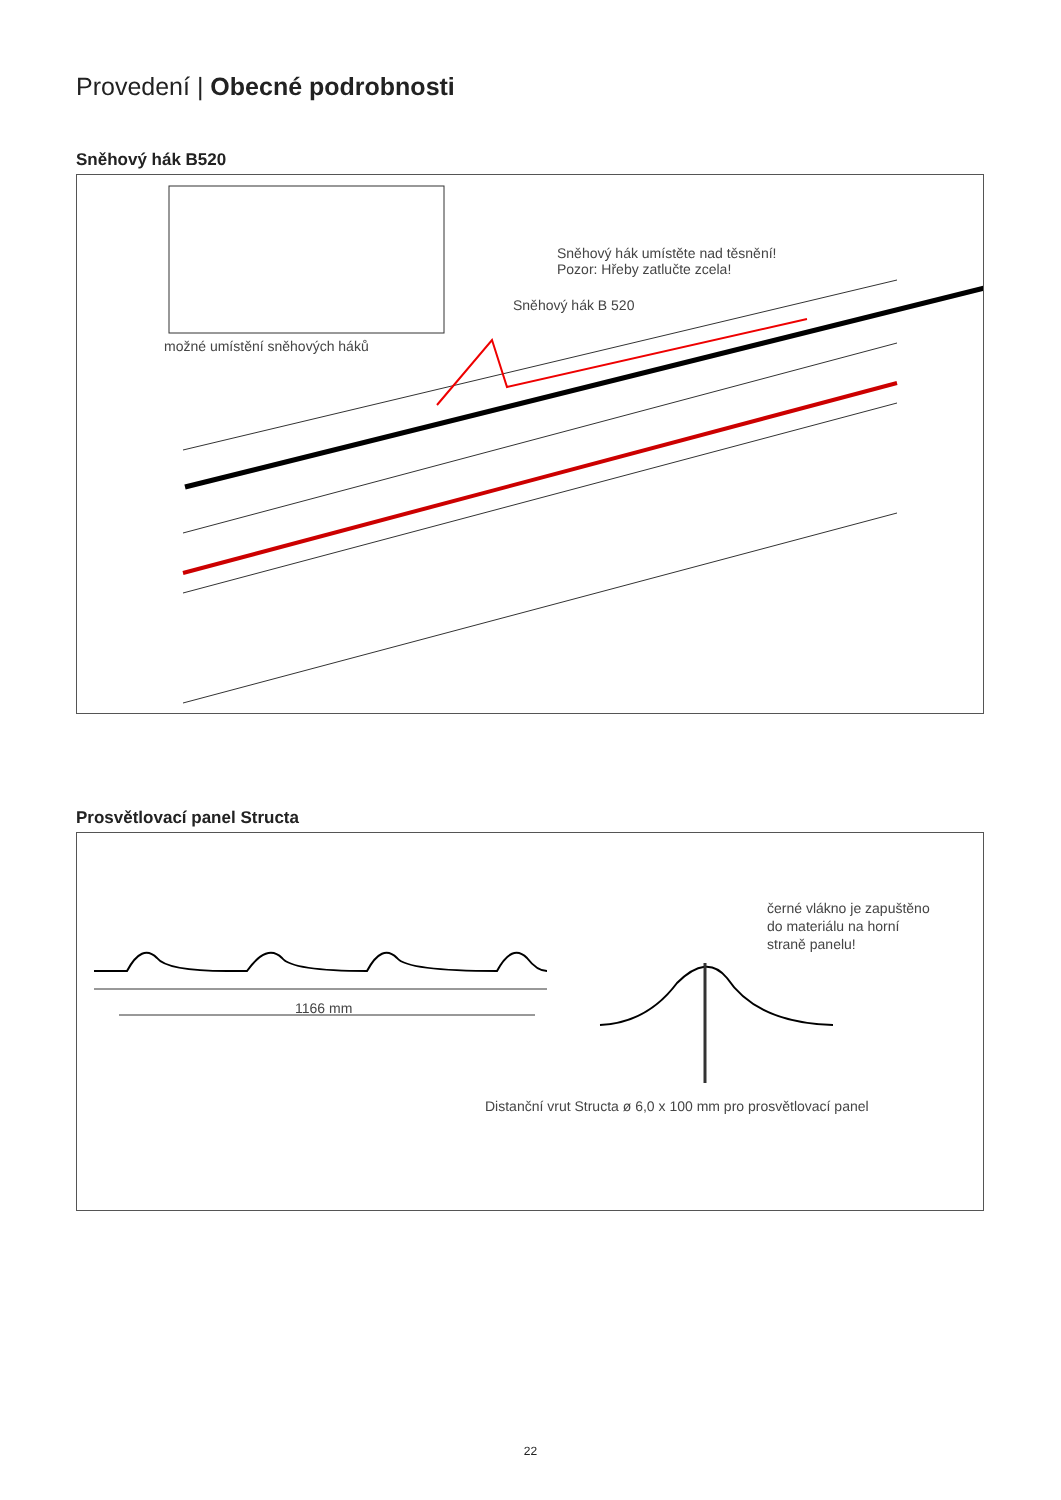Provedení | Obecné podrobnosti
Sněhový hák B520
Sněhový hák umístěte nad těsnění!
Pozor: Hřeby zatlučte zcela!
Sněhový hák B 520
možné umístění sněhových háků
Prosvětlovací panel Structa
1166 mm
černé vlákno je zapuštěno
do materiálu na horní
straně panelu!
Distanční vrut Structa ø 6,0 x 100 mm pro prosvětlovací panel
22